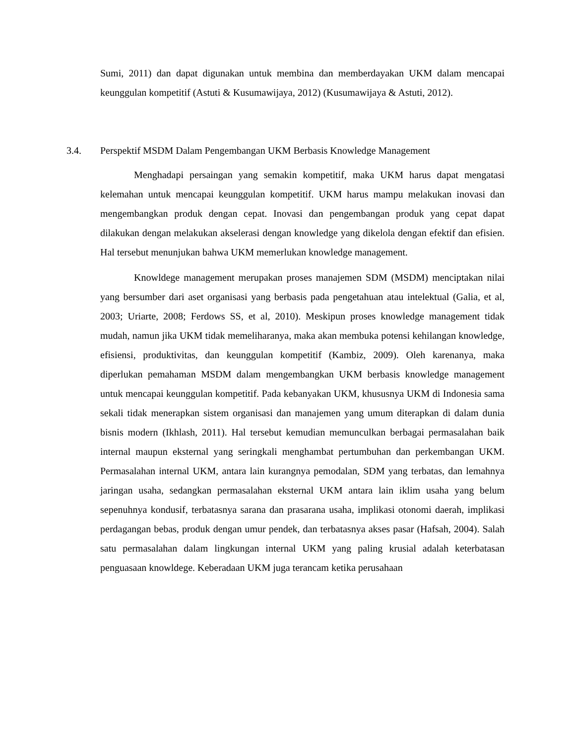Sumi, 2011) dan dapat digunakan untuk membina dan memberdayakan UKM dalam mencapai keunggulan kompetitif (Astuti & Kusumawijaya, 2012) (Kusumawijaya & Astuti, 2012).
3.4. Perspektif MSDM Dalam Pengembangan UKM Berbasis Knowledge Management
Menghadapi persaingan yang semakin kompetitif, maka UKM harus dapat mengatasi kelemahan untuk mencapai keunggulan kompetitif. UKM harus mampu melakukan inovasi dan mengembangkan produk dengan cepat. Inovasi dan pengembangan produk yang cepat dapat dilakukan dengan melakukan akselerasi dengan knowledge yang dikelola dengan efektif dan efisien. Hal tersebut menunjukan bahwa UKM memerlukan knowledge management.
Knowldege management merupakan proses manajemen SDM (MSDM) menciptakan nilai yang bersumber dari aset organisasi yang berbasis pada pengetahuan atau intelektual (Galia, et al, 2003; Uriarte, 2008; Ferdows SS, et al, 2010). Meskipun proses knowledge management tidak mudah, namun jika UKM tidak memeliharanya, maka akan membuka potensi kehilangan knowledge, efisiensi, produktivitas, dan keunggulan kompetitif (Kambiz, 2009). Oleh karenanya, maka diperlukan pemahaman MSDM dalam mengembangkan UKM berbasis knowledge management untuk mencapai keunggulan kompetitif. Pada kebanyakan UKM, khususnya UKM di Indonesia sama sekali tidak menerapkan sistem organisasi dan manajemen yang umum diterapkan di dalam dunia bisnis modern (Ikhlash, 2011). Hal tersebut kemudian memunculkan berbagai permasalahan baik internal maupun eksternal yang seringkali menghambat pertumbuhan dan perkembangan UKM. Permasalahan internal UKM, antara lain kurangnya pemodalan, SDM yang terbatas, dan lemahnya jaringan usaha, sedangkan permasalahan eksternal UKM antara lain iklim usaha yang belum sepenuhnya kondusif, terbatasnya sarana dan prasarana usaha, implikasi otonomi daerah, implikasi perdagangan bebas, produk dengan umur pendek, dan terbatasnya akses pasar (Hafsah, 2004). Salah satu permasalahan dalam lingkungan internal UKM yang paling krusial adalah keterbatasan penguasaan knowldege. Keberadaan UKM juga terancam ketika perusahaan